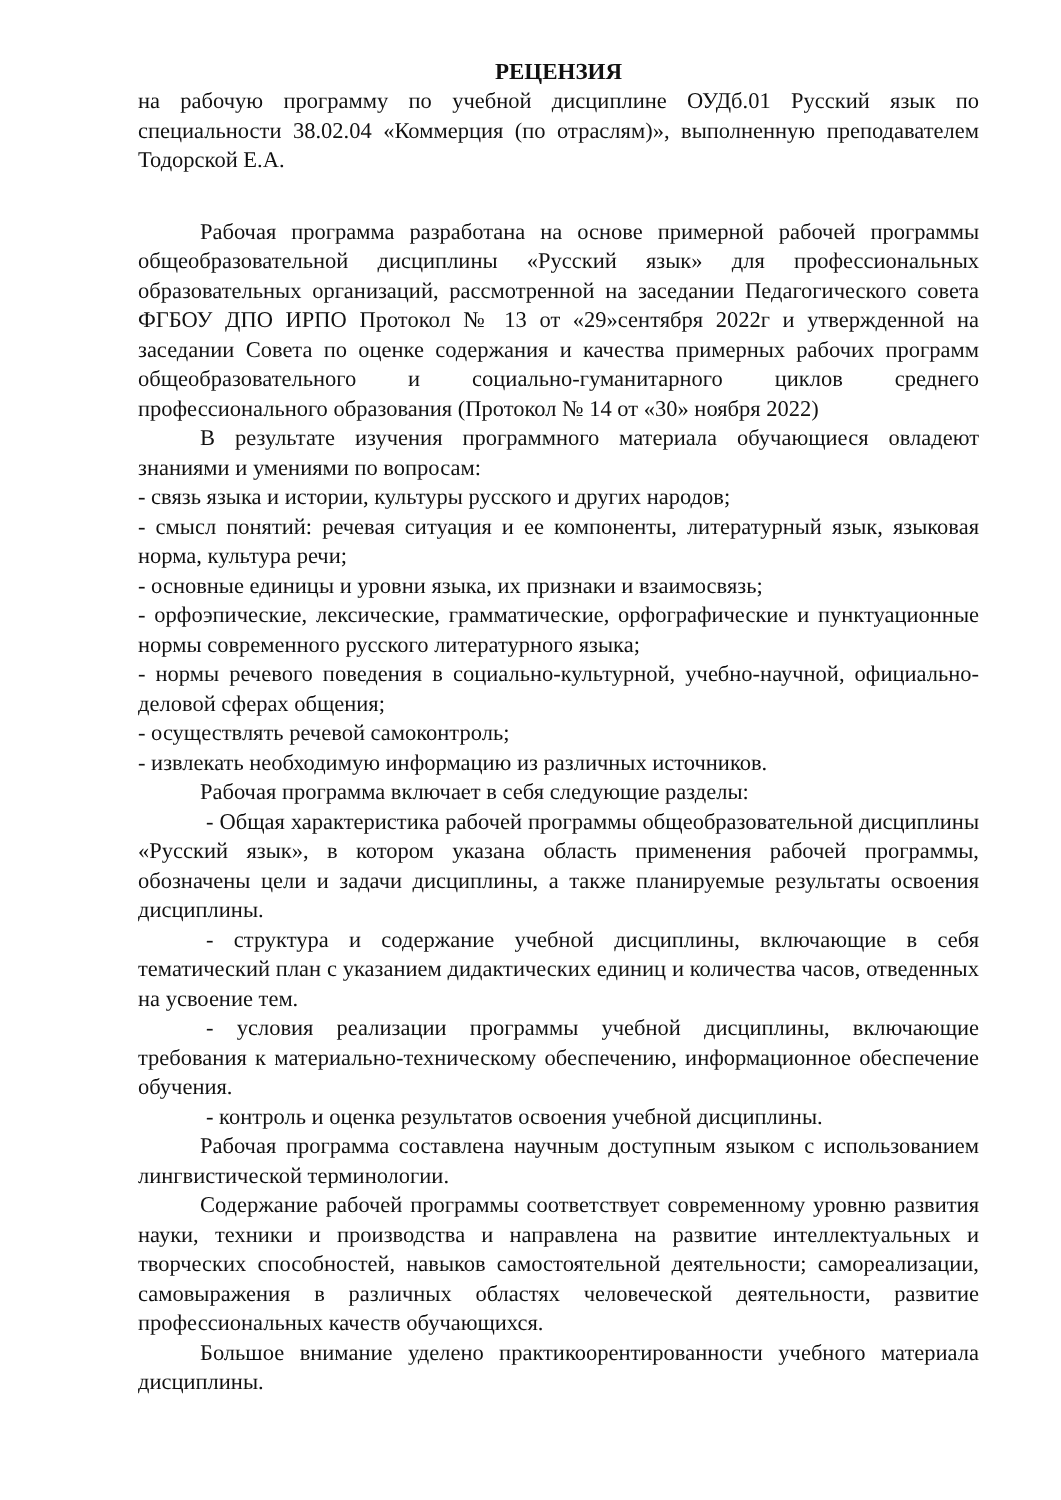РЕЦЕНЗИЯ
на рабочую программу по учебной дисциплине ОУДб.01 Русский язык по специальности 38.02.04 «Коммерция (по отраслям)», выполненную преподавателем Тодорской Е.А.
Рабочая программа разработана на основе примерной рабочей программы общеобразовательной дисциплины «Русский язык» для профессиональных образовательных организаций, рассмотренной на заседании Педагогического совета ФГБОУ ДПО ИРПО Протокол № 13 от «29»сентября 2022г и утвержденной на заседании Совета по оценке содержания и качества примерных рабочих программ общеобразовательного и социально-гуманитарного циклов среднего профессионального образования (Протокол № 14 от «30» ноября 2022)
В результате изучения программного материала обучающиеся овладеют знаниями и умениями по вопросам:
- связь языка и истории, культуры русского и других народов;
- смысл понятий: речевая ситуация и ее компоненты, литературный язык, языковая норма, культура речи;
- основные единицы и уровни языка, их признаки и взаимосвязь;
- орфоэпические, лексические, грамматические, орфографические и пунктуационные нормы современного русского литературного языка;
- нормы речевого поведения в социально-культурной, учебно-научной, официально-деловой сферах общения;
- осуществлять речевой самоконтроль;
- извлекать необходимую информацию из различных источников.
Рабочая программа включает в себя следующие разделы:
- Общая характеристика рабочей программы общеобразовательной дисциплины «Русский язык», в котором указана область применения рабочей программы, обозначены цели и задачи дисциплины, а также планируемые результаты освоения дисциплины.
- структура и содержание учебной дисциплины, включающие в себя тематический план с указанием дидактических единиц и количества часов, отведенных на усвоение тем.
- условия реализации программы учебной дисциплины, включающие требования к материально-техническому обеспечению, информационное обеспечение обучения.
- контроль и оценка результатов освоения учебной дисциплины.
Рабочая программа составлена научным доступным языком с использованием лингвистической терминологии.
Содержание рабочей программы соответствует современному уровню развития науки, техники и производства и направлена на развитие интеллектуальных и творческих способностей, навыков самостоятельной деятельности; самореализации, самовыражения в различных областях человеческой деятельности, развитие профессиональных качеств обучающихся.
Большое внимание уделено практикоорентированности учебного материала дисциплины.